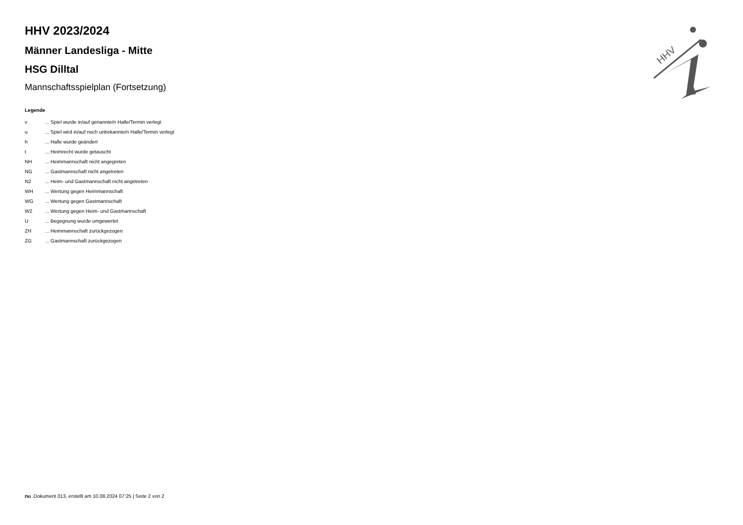HHV
HHV 2023/2024
Männer Landesliga - Mitte
HSG Dilltal
Mannschaftsspielplan (Fortsetzung)
Legende
| v | ... Spiel wurde in/auf genannte/n Halle/Termin verlegt |
| u | ... Spiel wird in/auf noch unbekannte/n Halle/Termin verlegt |
| h | ... Halle wurde geändert |
| t | ... Heimrecht wurde getauscht |
| NH | ... Heimmannschaft nicht angegreten |
| NG | ... Gastmannschaft nicht angetreten |
| N2 | ... Heim- und Gastmannschaft nicht angetreten |
| WH | ... Wertung gegen Heimmannschaft |
| WG | ... Wertung gegen Gastmannschaft |
| W2 | ... Wertung gegen Heim- und Gastmannschaft |
| U | ... Begegnung wurde umgewertet |
| ZH | ... Heimmannschaft zurückgezogen |
| ZG | ... Gastmannschaft zurückgezogen |
nu .Dokument 013, erstellt am 10.08.2024 07:25 | Seite 2 von 2